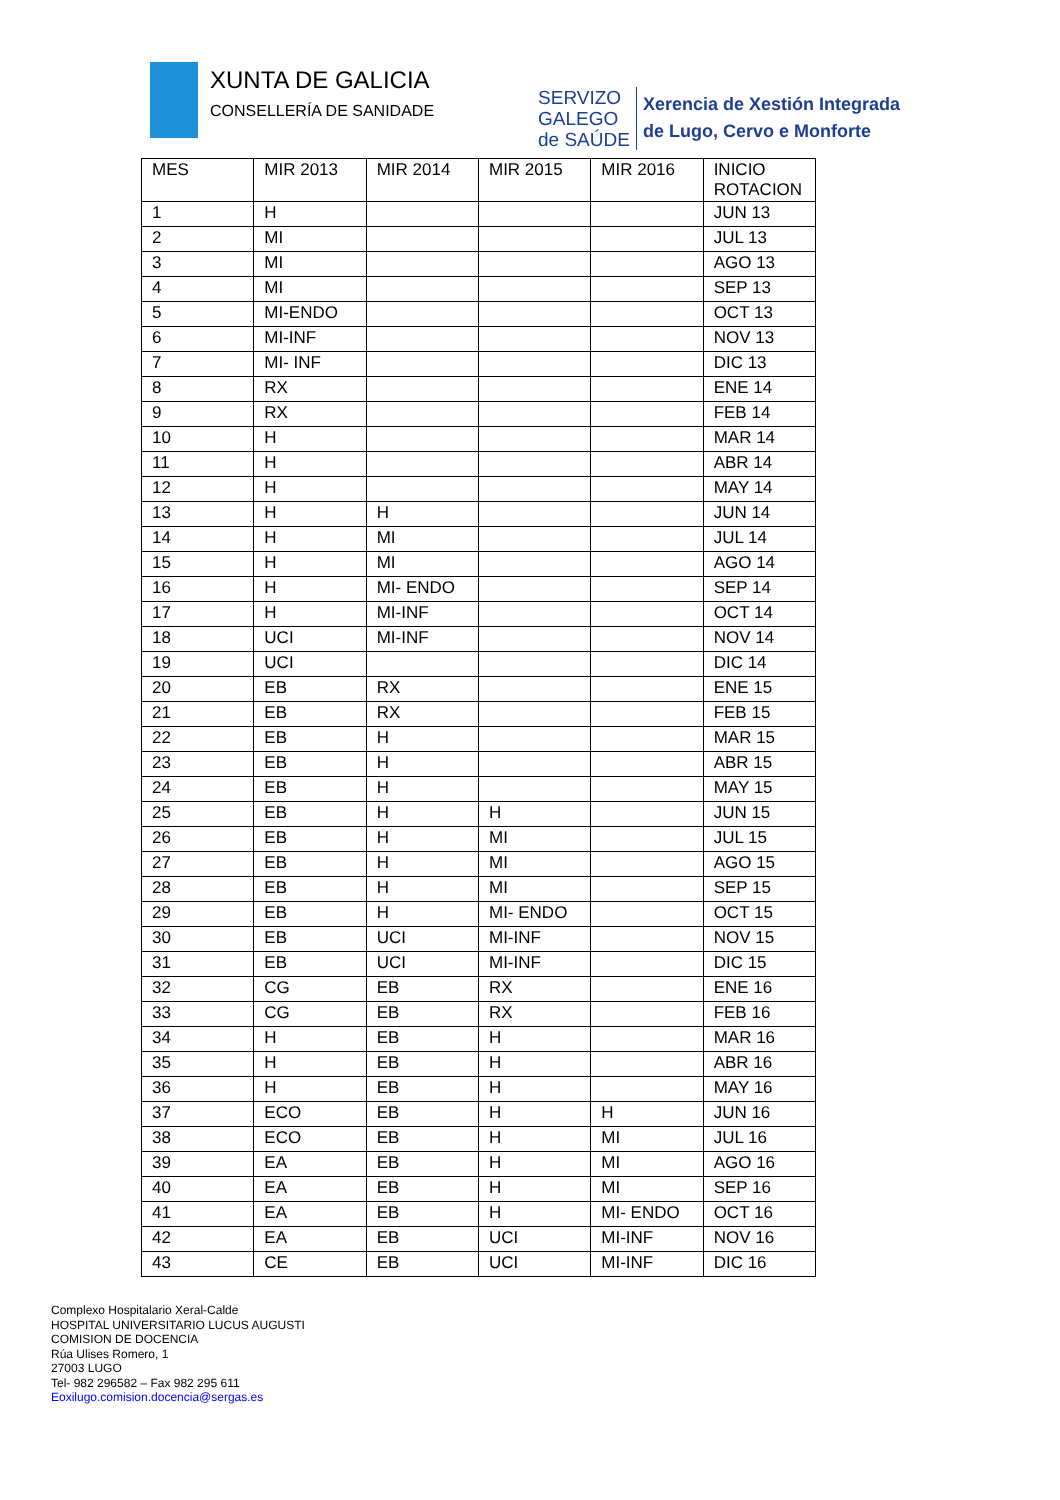XUNTA DE GALICIA
CONSELLERÍA DE SANIDADE
SERVIZO
GALEGO
de SAÚDE
Xerencia de Xestión Integrada
de Lugo, Cervo e Monforte
| MES | MIR 2013 | MIR 2014 | MIR 2015 | MIR 2016 | INICIO ROTACION |
| --- | --- | --- | --- | --- | --- |
| 1 | H | | | | JUN 13 |
| 2 | MI | | | | JUL 13 |
| 3 | MI | | | | AGO 13 |
| 4 | MI | | | | SEP 13 |
| 5 | MI-ENDO | | | | OCT 13 |
| 6 | MI-INF | | | | NOV 13 |
| 7 | MI- INF | | | | DIC 13 |
| 8 | RX | | | | ENE 14 |
| 9 | RX | | | | FEB 14 |
| 10 | H | | | | MAR 14 |
| 11 | H | | | | ABR 14 |
| 12 | H | | | | MAY 14 |
| 13 | H | H | | | JUN 14 |
| 14 | H | MI | | | JUL 14 |
| 15 | H | MI | | | AGO 14 |
| 16 | H | MI- ENDO | | | SEP 14 |
| 17 | H | MI-INF | | | OCT 14 |
| 18 | UCI | MI-INF | | | NOV 14 |
| 19 | UCI | | | | DIC 14 |
| 20 | EB | RX | | | ENE 15 |
| 21 | EB | RX | | | FEB 15 |
| 22 | EB | H | | | MAR 15 |
| 23 | EB | H | | | ABR 15 |
| 24 | EB | H | | | MAY 15 |
| 25 | EB | H | H | | JUN 15 |
| 26 | EB | H | MI | | JUL 15 |
| 27 | EB | H | MI | | AGO 15 |
| 28 | EB | H | MI | | SEP 15 |
| 29 | EB | H | MI- ENDO | | OCT 15 |
| 30 | EB | UCI | MI-INF | | NOV 15 |
| 31 | EB | UCI | MI-INF | | DIC 15 |
| 32 | CG | EB | RX | | ENE 16 |
| 33 | CG | EB | RX | | FEB 16 |
| 34 | H | EB | H | | MAR 16 |
| 35 | H | EB | H | | ABR 16 |
| 36 | H | EB | H | | MAY 16 |
| 37 | ECO | EB | H | H | JUN 16 |
| 38 | ECO | EB | H | MI | JUL 16 |
| 39 | EA | EB | H | MI | AGO 16 |
| 40 | EA | EB | H | MI | SEP 16 |
| 41 | EA | EB | H | MI- ENDO | OCT 16 |
| 42 | EA | EB | UCI | MI-INF | NOV 16 |
| 43 | CE | EB | UCI | MI-INF | DIC 16 |
Complexo Hospitalario Xeral-Calde
HOSPITAL UNIVERSITARIO LUCUS AUGUSTI
COMISION DE DOCENCIA
Rúa Ulises Romero, 1
27003 LUGO
Tel- 982 296582 – Fax 982 295 611
Eoxilugo.comision.docencia@sergas.es